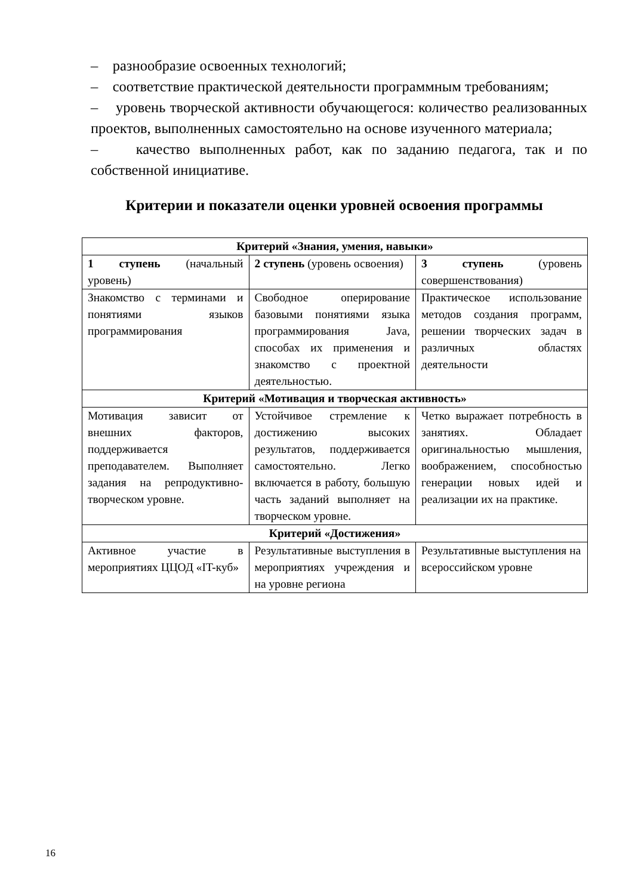– разнообразие освоенных технологий;
– соответствие практической деятельности программным требованиям;
– уровень творческой активности обучающегося: количество реализованных проектов, выполненных самостоятельно на основе изученного материала;
– качество выполненных работ, как по заданию педагога, так и по собственной инициативе.
Критерии и показатели оценки уровней освоения программы
| Критерий «Знания, умения, навыки» | | |
| --- | --- | --- |
| 1 ступень (начальный уровень) | 2 ступень (уровень освоения) | 3 ступень (уровень совершенствования) |
| Знакомство с терминами и понятиями языков программирования | Свободное оперирование базовыми понятиями языка программирования Java, способах их применения и знакомство с проектной деятельностью. | Практическое использование методов создания программ, решении творческих задач в различных областях деятельности |
| Критерий «Мотивация и творческая активность» | | |
| Мотивация зависит от внешних факторов, поддерживается преподавателем. Выполняет задания на репродуктивно-творческом уровне. | Устойчивое стремление к достижению высоких результатов, поддерживается самостоятельно. Легко включается в работу, большую часть заданий выполняет на творческом уровне. | Четко выражает потребность в занятиях. Обладает оригинальностью мышления, воображением, способностью генерации новых идей и реализации их на практике. |
| Критерий «Достижения» | | |
| Активное участие в мероприятиях ЦЦОД «IT-куб» | Результативные выступления в мероприятиях учреждения и на уровне региона | Результативные выступления на всероссийском уровне |
16